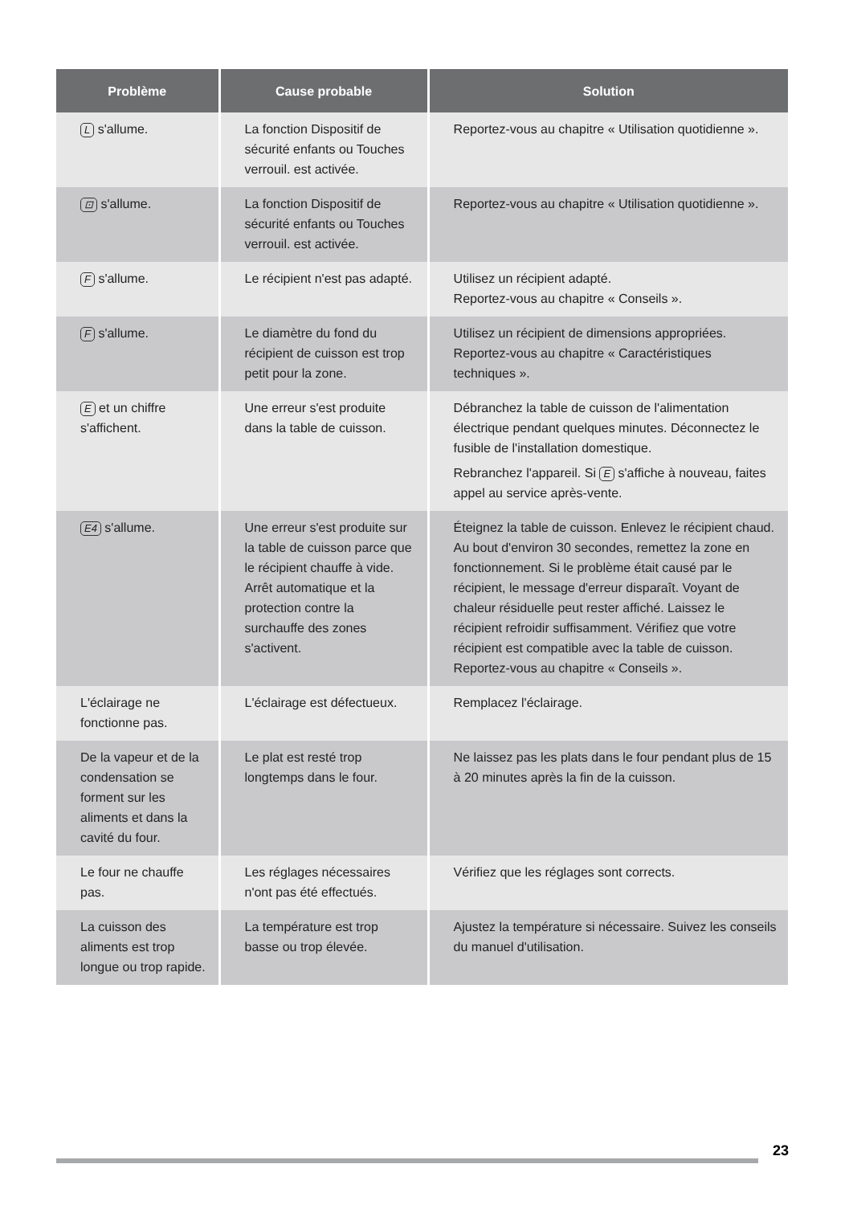| Problème | Cause probable | Solution |
| --- | --- | --- |
| L s'allume. | La fonction Dispositif de sécurité enfants ou Touches verrouil. est activée. | Reportez-vous au chapitre « Utilisation quotidienne ». |
| ⊡ s'allume. | La fonction Dispositif de sécurité enfants ou Touches verrouil. est activée. | Reportez-vous au chapitre « Utilisation quotidienne ». |
| F s'allume. | Le récipient n'est pas adapté. | Utilisez un récipient adapté. Reportez-vous au chapitre « Conseils ». |
| F s'allume. | Le diamètre du fond du récipient de cuisson est trop petit pour la zone. | Utilisez un récipient de dimensions appropriées. Reportez-vous au chapitre « Caractéristiques techniques ». |
| E et un chiffre s'affichent. | Une erreur s'est produite dans la table de cuisson. | Débranchez la table de cuisson de l'alimentation électrique pendant quelques minutes. Déconnectez le fusible de l'installation domestique. Rebranchez l'appareil. Si E s'affiche à nouveau, faites appel au service après-vente. |
| E4 s'allume. | Une erreur s'est produite sur la table de cuisson parce que le récipient chauffe à vide. Arrêt automatique et la protection contre la surchauffe des zones s'activent. | Éteignez la table de cuisson. Enlevez le récipient chaud. Au bout d'environ 30 secondes, remettez la zone en fonctionnement. Si le problème était causé par le récipient, le message d'erreur disparaît. Voyant de chaleur résiduelle peut rester affiché. Laissez le récipient refroidir suffisamment. Vérifiez que votre récipient est compatible avec la table de cuisson. Reportez-vous au chapitre « Conseils ». |
| L'éclairage ne fonctionne pas. | L'éclairage est défectueux. | Remplacez l'éclairage. |
| De la vapeur et de la condensation se forment sur les aliments et dans la cavité du four. | Le plat est resté trop longtemps dans le four. | Ne laissez pas les plats dans le four pendant plus de 15 à 20 minutes après la fin de la cuisson. |
| Le four ne chauffe pas. | Les réglages nécessaires n'ont pas été effectués. | Vérifiez que les réglages sont corrects. |
| La cuisson des aliments est trop longue ou trop rapide. | La température est trop basse ou trop élevée. | Ajustez la température si nécessaire. Suivez les conseils du manuel d'utilisation. |
23